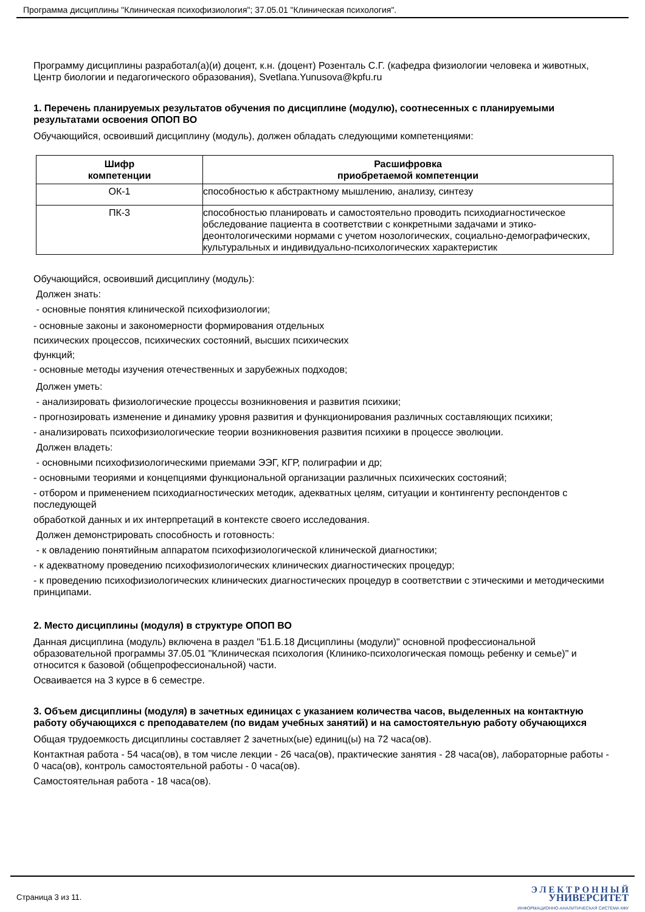Программа дисциплины "Клиническая психофизиология"; 37.05.01 "Клиническая психология".
Программу дисциплины разработал(а)(и) доцент, к.н. (доцент) Розенталь С.Г. (кафедра физиологии человека и животных, Центр биологии и педагогического образования), Svetlana.Yunusova@kpfu.ru
1. Перечень планируемых результатов обучения по дисциплине (модулю), соотнесенных с планируемыми результатами освоения ОПОП ВО
Обучающийся, освоивший дисциплину (модуль), должен обладать следующими компетенциями:
| Шифр компетенции | Расшифровка приобретаемой компетенции |
| --- | --- |
| ОК-1 | способностью к абстрактному мышлению, анализу, синтезу |
| ПК-3 | способностью планировать и самостоятельно проводить психодиагностическое обследование пациента в соответствии с конкретными задачами и этико-деонтологическими нормами с учетом нозологических, социально-демографических, культуральных и индивидуально-психологических характеристик |
Обучающийся, освоивший дисциплину (модуль):
Должен знать:
- основные понятия клинической психофизиологии;
- основные законы и закономерности формирования отдельных психических процессов, психических состояний, высших психических функций;
- основные методы изучения отечественных и зарубежных подходов;
Должен уметь:
- анализировать физиологические процессы возникновения и развития психики;
- прогнозировать изменение и динамику уровня развития и функционирования различных составляющих психики;
- анализировать психофизиологические теории возникновения развития психики в процессе эволюции.
Должен владеть:
- основными психофизиологическими приемами ЭЭГ, КГР, полиграфии и др;
- основными теориями и концепциями функциональной организации различных психических состояний;
- отбором и применением психодиагностических методик, адекватных целям, ситуации и контингенту респондентов с последующей
обработкой данных и их интерпретаций в контексте своего исследования.
Должен демонстрировать способность и готовность:
- к овладению понятийным аппаратом психофизиологической клинической диагностики;
- к адекватному проведению психофизиологических клинических диагностических процедур;
- к проведению психофизиологических клинических диагностических процедур в соответствии с этическими и методическими принципами.
2. Место дисциплины (модуля) в структуре ОПОП ВО
Данная дисциплина (модуль) включена в раздел "Б1.Б.18 Дисциплины (модули)" основной профессиональной образовательной программы 37.05.01 "Клиническая психология (Клинико-психологическая помощь ребенку и семье)" и относится к базовой (общепрофессиональной) части.
Осваивается на 3 курсе в 6 семестре.
3. Объем дисциплины (модуля) в зачетных единицах с указанием количества часов, выделенных на контактную работу обучающихся с преподавателем (по видам учебных занятий) и на самостоятельную работу обучающихся
Общая трудоемкость дисциплины составляет 2 зачетных(ые) единиц(ы) на 72 часа(ов).
Контактная работа - 54 часа(ов), в том числе лекции - 26 часа(ов), практические занятия - 28 часа(ов), лабораторные работы - 0 часа(ов), контроль самостоятельной работы - 0 часа(ов).
Самостоятельная работа - 18 часа(ов).
Страница 3 из 11.
Э Л Е К Т Р О Н Н Ы Й
УНИВЕРСИТЕТ
ИНФОРМАЦИОННО-АНАЛИТИЧЕСКАЯ СИСТЕМА КФУ